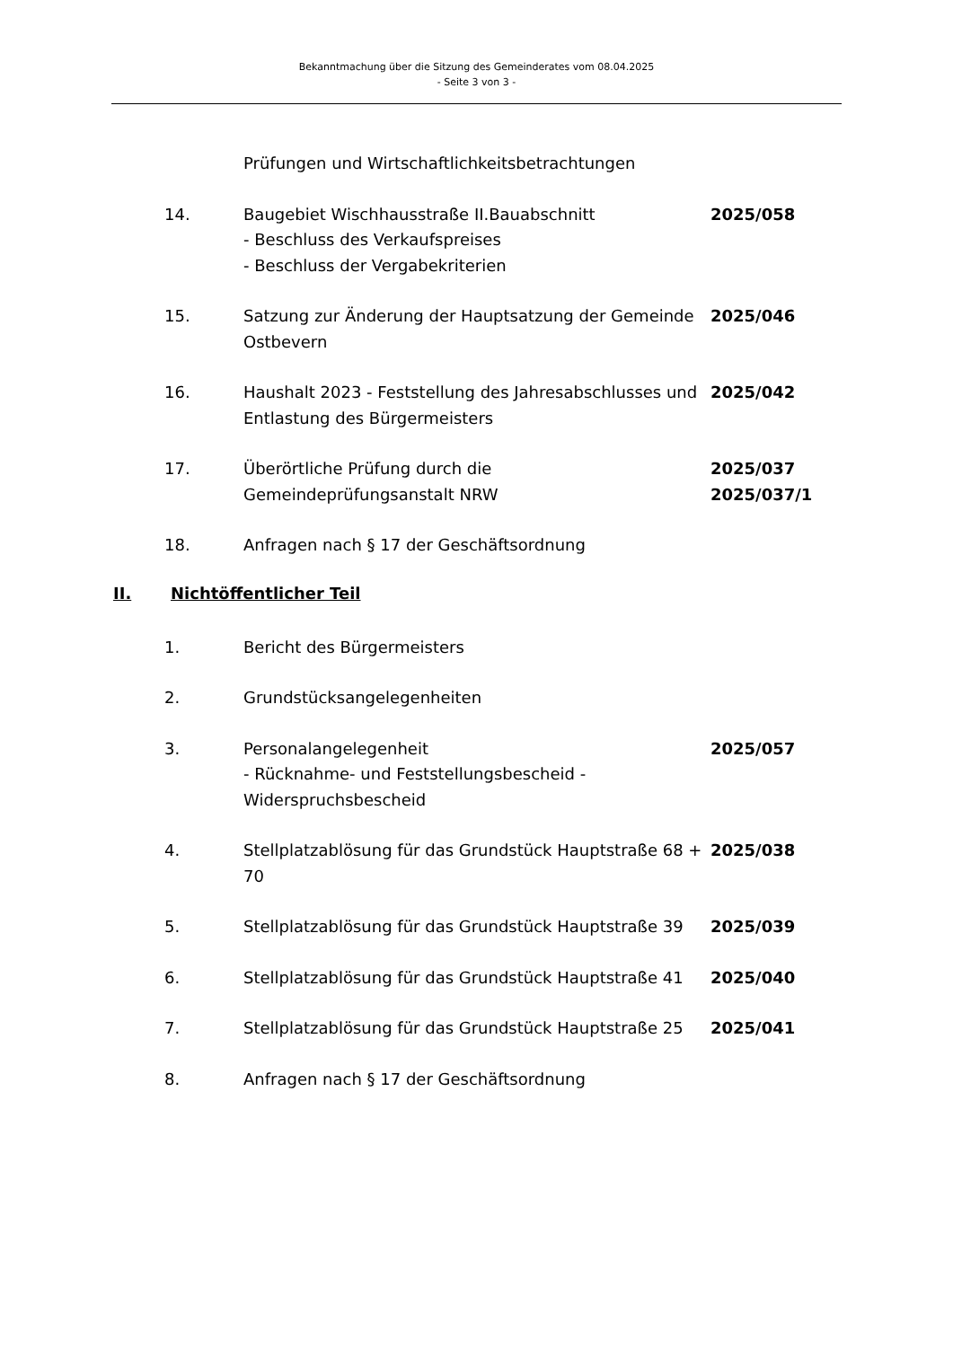Bekanntmachung über die Sitzung des Gemeinderates vom 08.04.2025
- Seite 3 von 3 -
Prüfungen und Wirtschaftlichkeitsbetrachtungen
14. Baugebiet Wischhausstraße II.Bauabschnitt
- Beschluss des Verkaufspreises
- Beschluss der Vergabekriterien
2025/058
15. Satzung zur Änderung der Hauptsatzung der Gemeinde Ostbevern
2025/046
16. Haushalt 2023 - Feststellung des Jahresabschlusses und Entlastung des Bürgermeisters
2025/042
17. Überörtliche Prüfung durch die
Gemeindeprüfungsanstalt NRW
2025/037
2025/037/1
18. Anfragen nach § 17 der Geschäftsordnung
II. Nichtöffentlicher Teil
1. Bericht des Bürgermeisters
2. Grundstücksangelegenheiten
3. Personalangelegenheit
- Rücknahme- und Feststellungsbescheid - Widerspruchsbescheid
2025/057
4. Stellplatzablösung für das Grundstück Hauptstraße 68 + 70
2025/038
5. Stellplatzablösung für das Grundstück Hauptstraße 39
2025/039
6. Stellplatzablösung für das Grundstück Hauptstraße 41
2025/040
7. Stellplatzablösung für das Grundstück Hauptstraße 25
2025/041
8. Anfragen nach § 17 der Geschäftsordnung